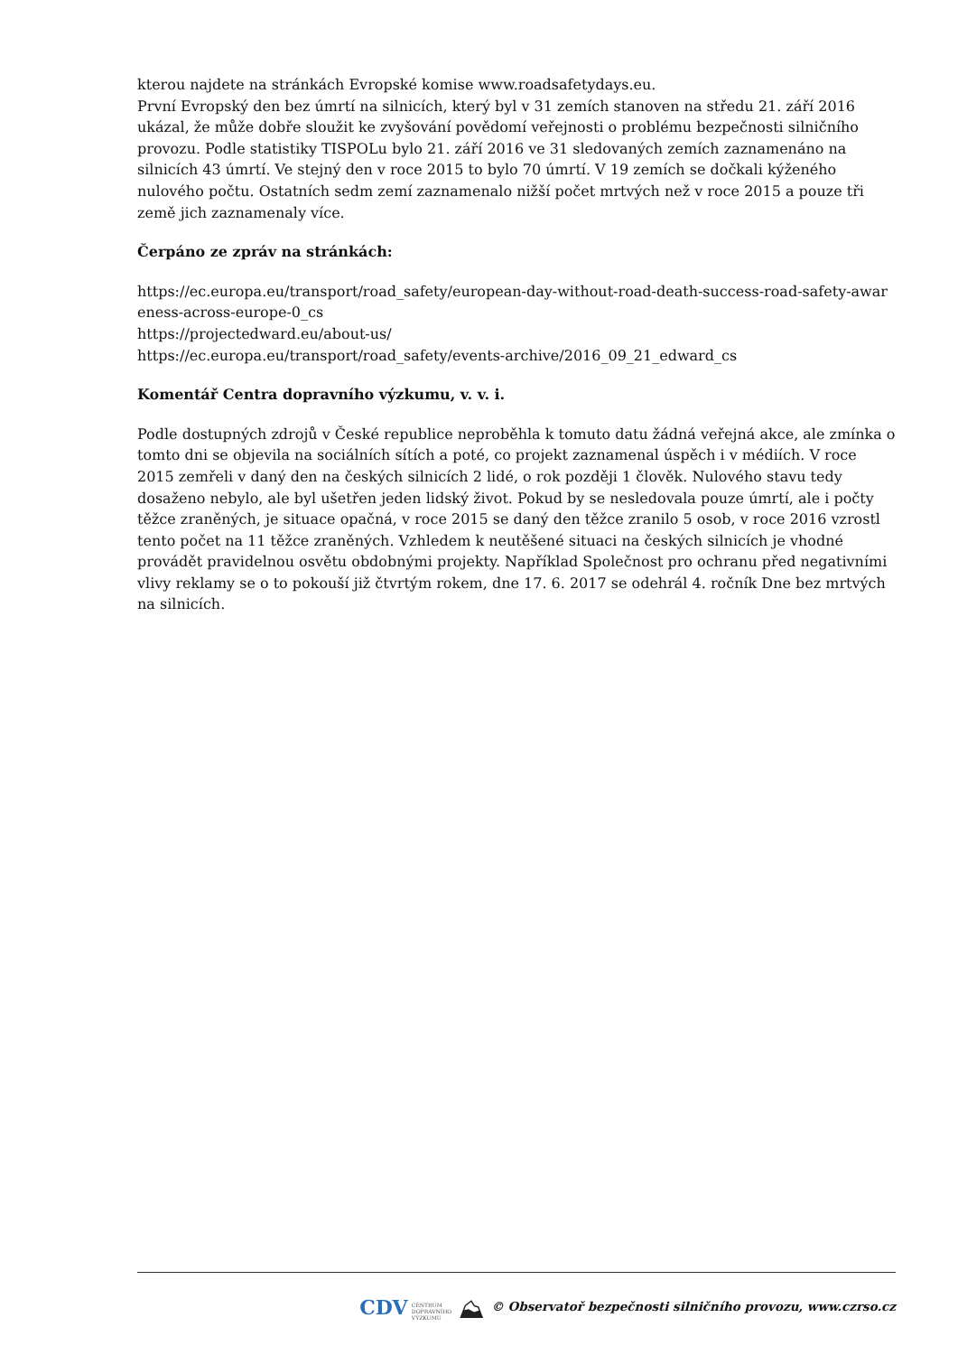kterou najdete na stránkách Evropské komise www.roadsafetydays.eu.
První Evropský den bez úmrtí na silnicích, který byl v 31 zemích stanoven na středu 21. září 2016 ukázal, že může dobře sloužit ke zvyšování povědomí veřejnosti o problému bezpečnosti silničního provozu. Podle statistiky TISPOLu bylo 21. září 2016 ve 31 sledovaných zemích zaznamenáno na silnicích 43 úmrtí. Ve stejný den v roce 2015 to bylo 70 úmrtí. V 19 zemích se dočkali kýženého nulového počtu. Ostatních sedm zemí zaznamenalo nižší počet mrtvých než v roce 2015 a pouze tři země jich zaznamenaly více.
Čerpáno ze zpráv na stránkách:
https://ec.europa.eu/transport/road_safety/european-day-without-road-death-success-road-safety-awar eness-across-europe-0_cs
https://projectedward.eu/about-us/
https://ec.europa.eu/transport/road_safety/events-archive/2016_09_21_edward_cs
Komentář Centra dopravního výzkumu, v. v. i.
Podle dostupných zdrojů v České republice neproběhla k tomuto datu žádná veřejná akce, ale zmínka o tomto dni se objevila na sociálních sítích a poté, co projekt zaznamenal úspěch i v médiích. V roce 2015 zemřeli v daný den na českých silnicích 2 lidé, o rok později 1 člověk. Nulového stavu tedy dosaženo nebylo, ale byl ušetřen jeden lidský život. Pokud by se nesledovala pouze úmrtí, ale i počty těžce zraněných, je situace opačná, v roce 2015 se daný den těžce zranilo 5 osob, v roce 2016 vzrostl tento počet na 11 těžce zraněných. Vzhledem k neutěšené situaci na českých silnicích je vhodné provádět pravidelnou osvětu obdobnými projekty. Například Společnost pro ochranu před negativními vlivy reklamy se o to pokouší již čtvrtým rokem, dne 17. 6. 2017 se odehrál 4. ročník Dne bez mrtvých na silnicích.
CDV CENTRUM
DOPRAVNÍHO
VÝZKUMU ⛰ © Observatoř bezpečnosti silničního provozu, www.czrso.cz